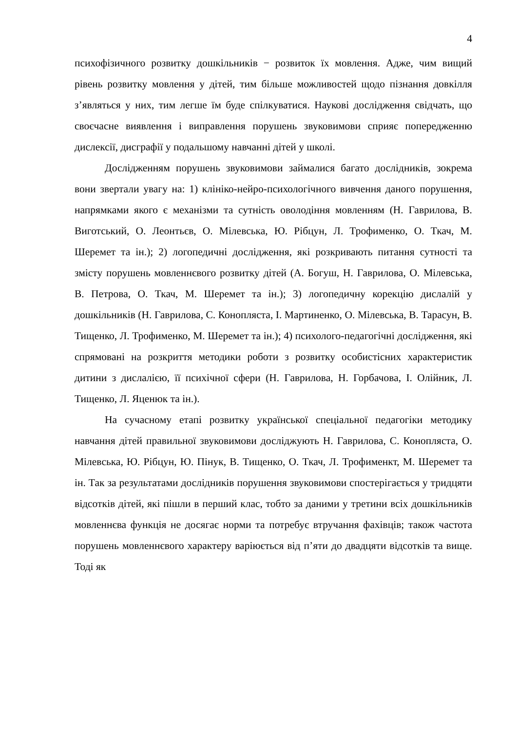4
психофізичного розвитку дошкільників − розвиток їх мовлення. Адже, чим вищий рівень розвитку мовлення у дітей, тим більше можливостей щодо пізнання довкілля з’являться у них, тим легше їм буде спілкуватися. Наукові дослідження свідчать, що своєчасне виявлення і виправлення порушень звуковимови сприяє попередженню дислексії, дисграфії у подальшому навчанні дітей у школі.
Дослідженням порушень звуковимови займалися багато дослідників, зокрема вони звертали увагу на: 1) клініко-нейро-психологічного вивчення даного порушення, напрямками якого є механізми та сутність оволодіння мовленням (Н. Гаврилова, В. Виготський, О. Леонтьєв, О. Мілевська, Ю. Рібцун, Л. Трофименко, О. Ткач, М. Шеремет та ін.); 2) логопедичні дослідження, які розкривають питання сутності та змісту порушень мовленнєвого розвитку дітей (А. Богуш, Н. Гаврилова, О. Мілевська, В. Петрова, О. Ткач, М. Шеремет та ін.); 3) логопедичну корекцію дислалій у дошкільників (Н. Гаврилова, С. Конопляста, І. Мартиненко, О. Мілевська, В. Тарасун, В. Тищенко, Л. Трофименко, М. Шеремет та ін.); 4) психолого-педагогічні дослідження, які спрямовані на розкриття методики роботи з розвитку особистісних характеристик дитини з дислалією, її психічної сфери (Н. Гаврилова, Н. Горбачова, І. Олійник, Л. Тищенко, Л. Яценюк та ін.).
На сучасному етапі розвитку української спеціальної педагогіки методику навчання дітей правильної звуковимови досліджують Н. Гаврилова, С. Конопляста, О. Мілевська, Ю. Рібцун, Ю. Пінук, В. Тищенко, О. Ткач, Л. Трофименкт, М. Шеремет та ін. Так за результатами дослідників порушення звуковимови спостерігається у тридцяти відсотків дітей, які пішли в перший клас, тобто за даними у третини всіх дошкільників мовленнєва функція не досягає норми та потребує втручання фахівців; також частота порушень мовленнєвого характеру варіюється від п’яти до двадцяти відсотків та вище. Тоді як